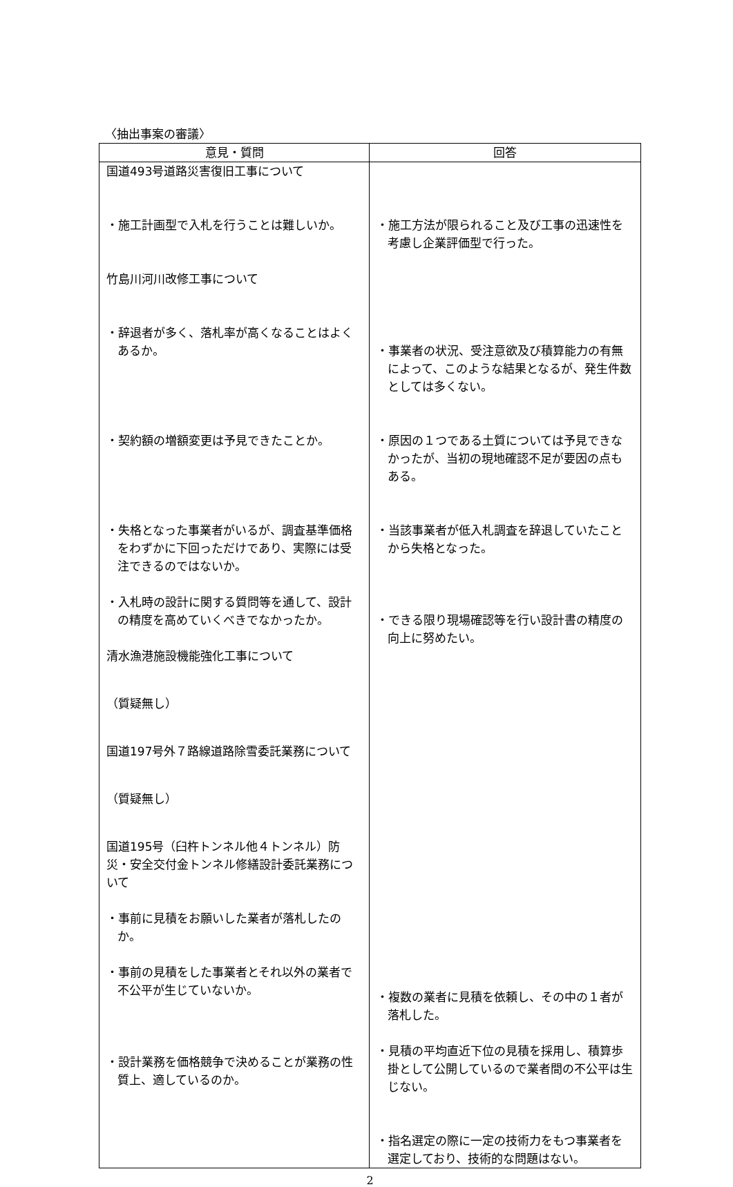〈抽出事案の審議〉
| 意見・質問 | 回答 |
| --- | --- |
| 国道493号道路災害復旧工事について ・施工計画型で入札を行うことは難しいか。 竹島川河川改修工事について ・辞退者が多く、落札率が高くなることはよくあるか。 ・契約額の増額変更は予見できたことか。 ・失格となった事業者がいるが、調査基準価格をわずかに下回っただけであり、実際には受注できるのではないか。 ・入札時の設計に関する質問等を通して、設計の精度を高めていくべきでなかったか。 清水漁港施設機能強化工事について （質疑無し） 国道197号外７路線道路除雪委託業務について （質疑無し） 国道195号（臼杵トンネル他４トンネル）防災・安全交付金トンネル修繕設計委託業務について ・事前に見積をお願いした業者が落札したのか。 ・事前の見積をした事業者とそれ以外の業者で不公平が生じていないか。 ・設計業務を価格競争で決めることが業務の性質上、適しているのか。 | ・施工方法が限られること及び工事の迅速性を考慮し企業評価型で行った。 ・事業者の状況、受注意欲及び積算能力の有無によって、このような結果となるが、発生件数としては多くない。 ・原因の１つである土質については予見できなかったが、当初の現地確認不足が要因の点もある。 ・当該事業者が低入札調査を辞退していたことから失格となった。 ・できる限り現場確認等を行い設計書の精度の向上に努めたい。 ・複数の業者に見積を依頼し、その中の１者が落札した。 ・見積の平均直近下位の見積を採用し、積算歩掛として公開しているので業者間の不公平は生じない。 ・指名選定の際に一定の技術力をもつ事業者を選定しており、技術的な問題はない。 |
2